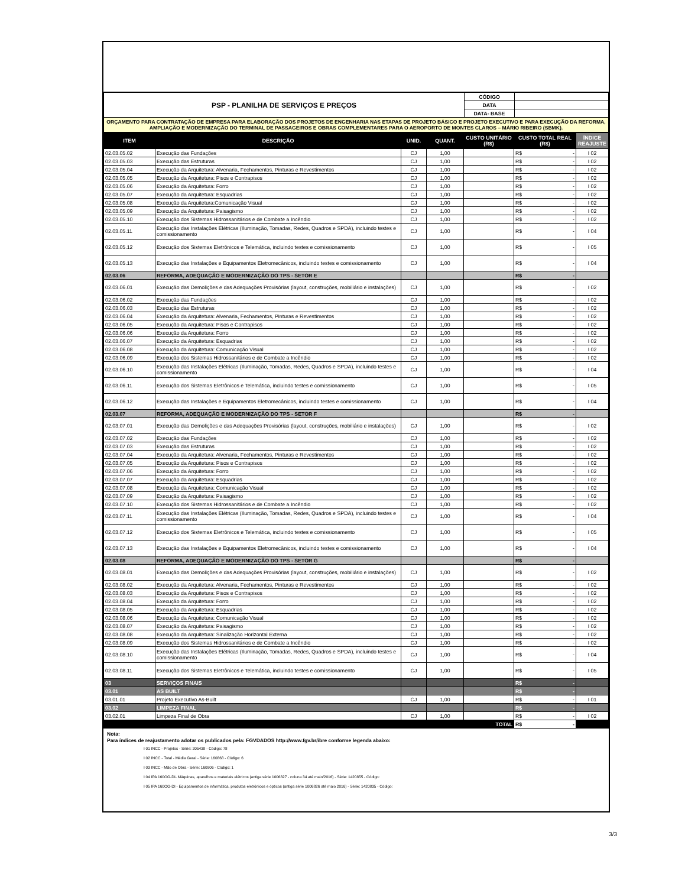| PSP - PLANILHA DE SERVIÇOS E PREÇOS | CÓDIGO | |
| | DATA | |
| | DATA- BASE | |
| ORÇAMENTO PARA CONTRATAÇÃO DE EMPRESA PARA ELABORAÇÃO DOS PROJETOS DE ENGENHARIA NAS ETAPAS DE PROJETO BÁSICO E PROJETO EXECUTIVO E PARA EXECUÇÃO DA REFORMA, AMPLIAÇÃO E MODERNIZAÇÃO DO TERMINAL DE PASSAGEIROS E OBRAS COMPLEMENTARES PARA O AEROPORTO DE MONTES CLAROS – MÁRIO RIBEIRO (SBMK). | | |
| ITEM | DESCRIÇÃO | UNID. | QUANT. | CUSTO UNITÁRIO (R$) | CUSTO TOTAL REAL (R$) | ÍNDICE REAJUSTE |
| --- | --- | --- | --- | --- | --- | --- |
| 02.03.05.02 | Execução das Fundações | CJ | 1,00 | | R$ - | I 02 |
| 02.03.05.03 | Execução das Estruturas | CJ | 1,00 | | R$ - | I 02 |
| 02.03.05.04 | Execução da Arquitetura: Alvenaria, Fechamentos, Pinturas e Revestimentos | CJ | 1,00 | | R$ - | I 02 |
| 02.03.05.05 | Execução da Arquitetura: Pisos e Contrapisos | CJ | 1,00 | | R$ - | I 02 |
| 02.03.05.06 | Execução da Arquitetura: Forro | CJ | 1,00 | | R$ - | I 02 |
| 02.03.05.07 | Execução da Arquitetura: Esquadrias | CJ | 1,00 | | R$ - | I 02 |
| 02.03.05.08 | Execução da Arquitetura:Comunicação Visual | CJ | 1,00 | | R$ - | I 02 |
| 02.03.05.09 | Execução da Arquitetura: Paisagismo | CJ | 1,00 | | R$ - | I 02 |
| 02.03.05.10 | Execução dos Sistemas Hidrossanitários e de Combate a Incêndio | CJ | 1,00 | | R$ - | I 02 |
| 02.03.05.11 | Execução das Instalações Elétricas (Iluminação, Tomadas, Redes, Quadros e SPDA), incluindo testes e comissionamento | CJ | 1,00 | | R$ - | I 04 |
| 02.03.05.12 | Execução dos Sistemas Eletrônicos e Telemática, incluindo testes e comissionamento | CJ | 1,00 | | R$ - | I 05 |
| 02.03.05.13 | Execução das Instalações e Equipamentos Eletromecânicos, incluindo testes e comissionamento | CJ | 1,00 | | R$ - | I 04 |
| 02.03.06 | REFORMA, ADEQUAÇÃO E MODERNIZAÇÃO DO TPS - SETOR E | | | | R$ - | |
| 02.03.06.01 | Execução das Demolições e das Adequações Provisórias (layout, construções, mobiliário e instalações) | CJ | 1,00 | | R$ - | I 02 |
| 02.03.06.02 | Execução das Fundações | CJ | 1,00 | | R$ - | I 02 |
| 02.03.06.03 | Execução das Estruturas | CJ | 1,00 | | R$ - | I 02 |
| 02.03.06.04 | Execução da Arquitetura: Alvenaria, Fechamentos, Pinturas e Revestimentos | CJ | 1,00 | | R$ - | I 02 |
| 02.03.06.05 | Execução da Arquitetura: Pisos e Contrapisos | CJ | 1,00 | | R$ - | I 02 |
| 02.03.06.06 | Execução da Arquitetura: Forro | CJ | 1,00 | | R$ - | I 02 |
| 02.03.06.07 | Execução da Arquitetura: Esquadrias | CJ | 1,00 | | R$ - | I 02 |
| 02.03.06.08 | Execução da Arquitetura: Comunicação Visual | CJ | 1,00 | | R$ - | I 02 |
| 02.03.06.09 | Execução dos Sistemas Hidrossanitários e de Combate a Incêndio | CJ | 1,00 | | R$ - | I 02 |
| 02.03.06.10 | Execução das Instalações Elétricas (Iluminação, Tomadas, Redes, Quadros e SPDA), incluindo testes e comissionamento | CJ | 1,00 | | R$ - | I 04 |
| 02.03.06.11 | Execução dos Sistemas Eletrônicos e Telemática, incluindo testes e comissionamento | CJ | 1,00 | | R$ - | I 05 |
| 02.03.06.12 | Execução das Instalações e Equipamentos Eletromecânicos, incluindo testes e comissionamento | CJ | 1,00 | | R$ - | I 04 |
| 02.03.07 | REFORMA, ADEQUAÇÃO E MODERNIZAÇÃO DO TPS - SETOR F | | | | R$ - | |
| 02.03.07.01 | Execução das Demolições e das Adequações Provisórias (layout, construções, mobiliário e instalações) | CJ | 1,00 | | R$ - | I 02 |
| 02.03.07.02 | Execução das Fundações | CJ | 1,00 | | R$ - | I 02 |
| 02.03.07.03 | Execução das Estruturas | CJ | 1,00 | | R$ - | I 02 |
| 02.03.07.04 | Execução da Arquitetura: Alvenaria, Fechamentos, Pinturas e Revestimentos | CJ | 1,00 | | R$ - | I 02 |
| 02.03.07.05 | Execução da Arquitetura: Pisos e Contrapisos | CJ | 1,00 | | R$ - | I 02 |
| 02.03.07.06 | Execução da Arquitetura: Forro | CJ | 1,00 | | R$ - | I 02 |
| 02.03.07.07 | Execução da Arquitetura: Esquadrias | CJ | 1,00 | | R$ - | I 02 |
| 02.03.07.08 | Execução da Arquitetura: Comunicação Visual | CJ | 1,00 | | R$ - | I 02 |
| 02.03.07.09 | Execução da Arquitetura: Paisagismo | CJ | 1,00 | | R$ - | I 02 |
| 02.03.07.10 | Execução dos Sistemas Hidrossanitários e de Combate a Incêndio | CJ | 1,00 | | R$ - | I 02 |
| 02.03.07.11 | Execução das Instalações Elétricas (Iluminação, Tomadas, Redes, Quadros e SPDA), incluindo testes e comissionamento | CJ | 1,00 | | R$ - | I 04 |
| 02.03.07.12 | Execução dos Sistemas Eletrônicos e Telemática, incluindo testes e comissionamento | CJ | 1,00 | | R$ - | I 05 |
| 02.03.07.13 | Execução das Instalações e Equipamentos Eletromecânicos, incluindo testes e comissionamento | CJ | 1,00 | | R$ - | I 04 |
| 02.03.08 | REFORMA, ADEQUAÇÃO E MODERNIZAÇÃO DO TPS - SETOR G | | | | R$ - | |
| 02.03.08.01 | Execução das Demolições e das Adequações Provisórias (layout, construções, mobiliário e instalações) | CJ | 1,00 | | R$ - | I 02 |
| 02.03.08.02 | Execução da Arquitetura: Alvenaria, Fechamentos, Pinturas e Revestimentos | CJ | 1,00 | | R$ - | I 02 |
| 02.03.08.03 | Execução da Arquitetura: Pisos e Contrapisos | CJ | 1,00 | | R$ - | I 02 |
| 02.03.08.04 | Execução da Arquitetura: Forro | CJ | 1,00 | | R$ - | I 02 |
| 02.03.08.05 | Execução da Arquitetura: Esquadrias | CJ | 1,00 | | R$ - | I 02 |
| 02.03.08.06 | Execução da Arquitetura: Comunicação Visual | CJ | 1,00 | | R$ - | I 02 |
| 02.03.08.07 | Execução da Arquitetura: Paisagismo | CJ | 1,00 | | R$ - | I 02 |
| 02.03.08.08 | Execução da Arquitetura: Sinalização Horizontal Externa | CJ | 1,00 | | R$ - | I 02 |
| 02.03.08.09 | Execução dos Sistemas Hidrossanitários e de Combate a Incêndio | CJ | 1,00 | | R$ - | I 02 |
| 02.03.08.10 | Execução das Instalações Elétricas (Iluminação, Tomadas, Redes, Quadros e SPDA), incluindo testes e comissionamento | CJ | 1,00 | | R$ - | I 04 |
| 02.03.08.11 | Execução dos Sistemas Eletrônicos e Telemática, incluindo testes e comissionamento | CJ | 1,00 | | R$ - | I 05 |
| 03 | SERVIÇOS FINAIS | | | | R$ - | |
| 03.01 | AS BUILT | | | | R$ - | |
| 03.01.01 | Projeto Executivo As-Built | CJ | 1,00 | | R$ - | I 01 |
| 03.02 | LIMPEZA FINAL | | | | R$ - | |
| 03.02.01 | Limpeza Final de Obra | CJ | 1,00 | | R$ - | I 02 |
| TOTAL | | | | | R$ - | |
Nota:
Para índices de reajustamento adotar os publicados pela: FGVDADOS http://www.fgv.br/ibre conforme legenda abaixo:
I 01 INCC - Projetos - Série: 205438 - Código: 78
I 02 INCC - Total - Média Geral - Série: 160868 - Código: 6
I 03 INCC - Mão de Obra - Série: 160906 - Código: 1
I 04 IPA 160OG-DI- Máquinas, aparelhos e materiais elétricos (antiga série 1006827 - coluna 34 até maio/2016) - Série: 1420855 - Código:
I 05 IPA 160OG-DI - Equipamentos de informática, produtos eletrônicos e ópticos (antiga série 1006826 até maio 2016) - Série: 1420835 - Código:
3/3